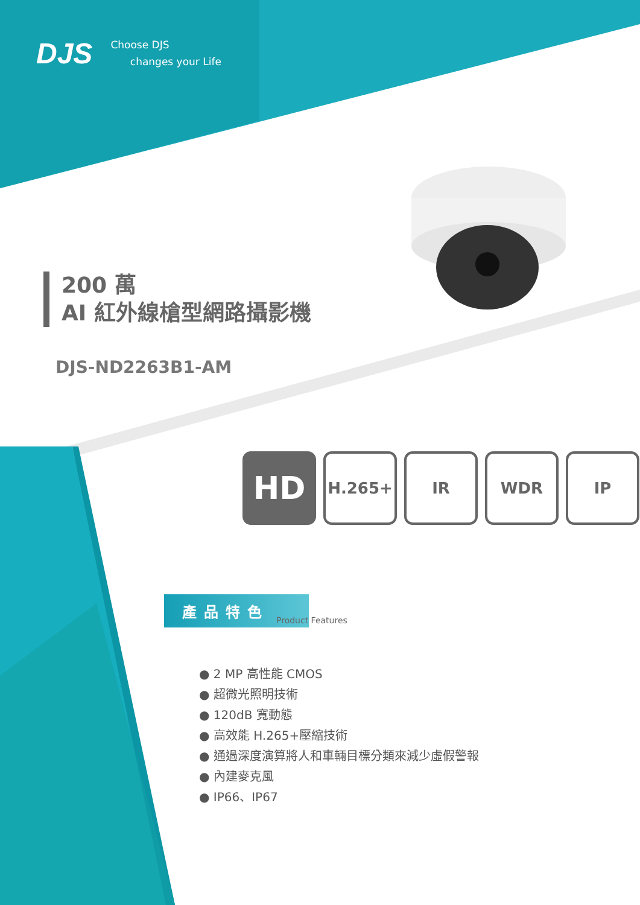DJS Choose DJS
changes your Life
200 萬
AI 紅外線槍型網路攝影機
DJS-ND2263B1-AM
HD
H.265+ IR WDR IP
產品特色
Product Features
● 2 MP 高性能 CMOS
● 超微光照明技術
● 120dB 寬動態
● 高效能 H.265+壓縮技術
● 通過深度演算將人和車輛目標分類來減少虛假警報
● 內建麥克風
● IP66、IP67